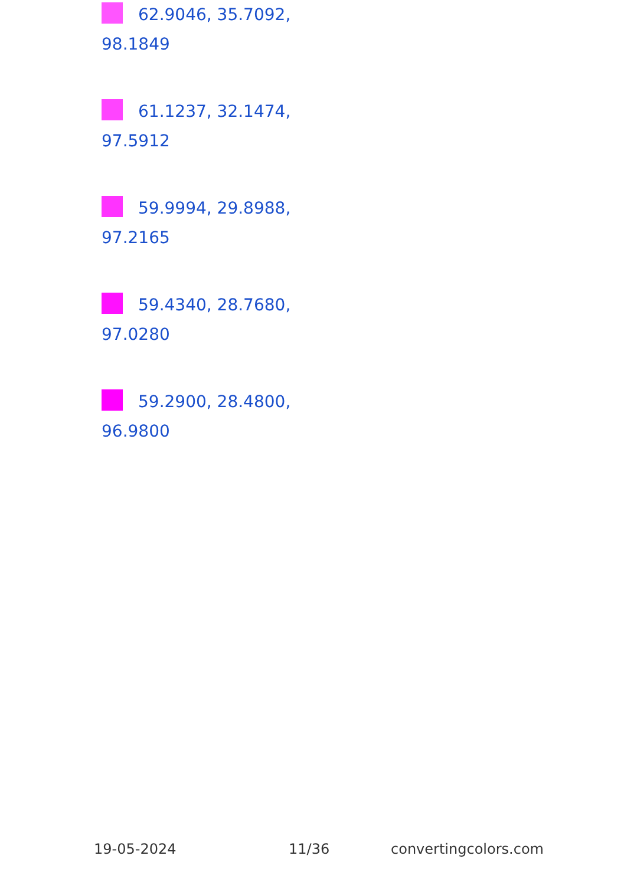62.9046, 35.7092, 98.1849
61.1237, 32.1474, 97.5912
59.9994, 29.8988, 97.2165
59.4340, 28.7680, 97.0280
59.2900, 28.4800, 96.9800
19-05-2024 11/36 convertingcolors.com